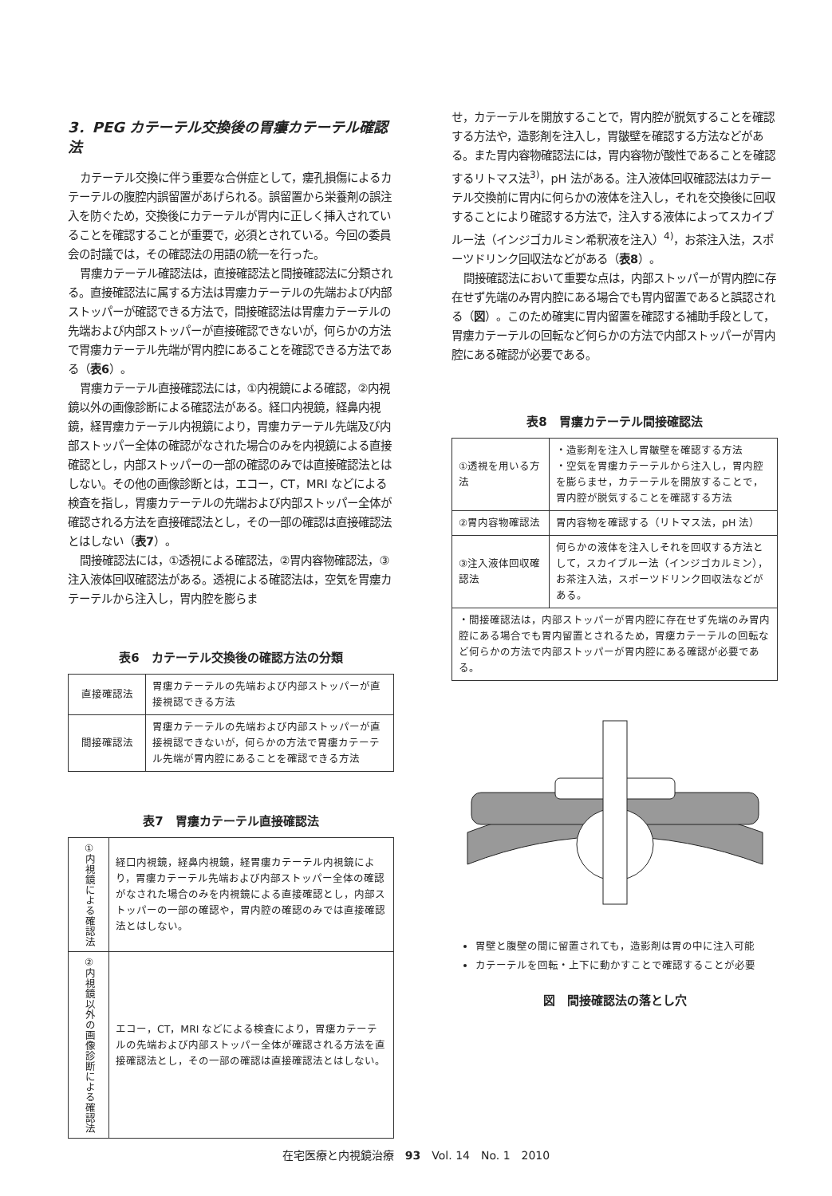3．PEG カテーテル交換後の胃瘻カテーテル確認法
カテーテル交換に伴う重要な合併症として，瘻孔損傷によるカテーテルの腹腔内誤留置があげられる。誤留置から栄養剤の誤注入を防ぐため，交換後にカテーテルが胃内に正しく挿入されていることを確認することが重要で，必須とされている。今回の委員会の討議では，その確認法の用語の統一を行った。
胃瘻カテーテル確認法は，直接確認法と間接確認法に分類される。直接確認法に属する方法は胃瘻カテーテルの先端および内部ストッパーが確認できる方法で，間接確認法は胃瘻カテーテルの先端および内部ストッパーが直接確認できないが，何らかの方法で胃瘻カテーテル先端が胃内腔にあることを確認できる方法である（表6）。
胃瘻カテーテル直接確認法には，①内視鏡による確認，②内視鏡以外の画像診断による確認法がある。経口内視鏡，経鼻内視鏡，経胃瘻カテーテル内視鏡により，胃瘻カテーテル先端及び内部ストッパー全体の確認がなされた場合のみを内視鏡による直接確認とし，内部ストッパーの一部の確認のみでは直接確認法とはしない。その他の画像診断とは，エコー，CT，MRI などによる検査を指し，胃瘻カテーテルの先端および内部ストッパー全体が確認される方法を直接確認法とし，その一部の確認は直接確認法とはしない（表7）。
間接確認法には，①透視による確認法，②胃内容物確認法，③注入液体回収確認法がある。透視による確認法は，空気を胃瘻カテーテルから注入し，胃内腔を膨らま
表6　カテーテル交換後の確認方法の分類
| 直接確認法 | 胃瘻カテーテルの先端および内部ストッパーが直接視認できる方法 |
| 間接確認法 | 胃瘻カテーテルの先端および内部ストッパーが直接視認できないが，何らかの方法で胃瘻カテーテル先端が胃内腔にあることを確認できる方法 |
表7　胃瘻カテーテル直接確認法
| ①内視鏡による確認法 | 経口内視鏡，経鼻内視鏡，経胃瘻カテーテル内視鏡により，胃瘻カテーテル先端および内部ストッパー全体の確認がなされた場合のみを内視鏡による直接確認とし，内部ストッパーの一部の確認や，胃内腔の確認のみでは直接確認法とはしない。 |
| ②内視鏡以外の画像診断による確認法 | エコー，CT，MRI などによる検査により，胃瘻カテーテルの先端および内部ストッパー全体が確認される方法を直接確認法とし，その一部の確認は直接確認法とはしない。 |
せ，カテーテルを開放することで，胃内腔が脱気することを確認する方法や，造影剤を注入し，胃皺壁を確認する方法などがある。また胃内容物確認法には，胃内容物が酸性であることを確認するリトマス法<sup>3)</sup>，pH 法がある。注入液体回収確認法はカテーテル交換前に胃内に何らかの液体を注入し，それを交換後に回収することにより確認する方法で，注入する液体によってスカイブルー法（インジゴカルミン希釈液を注入）<sup>4)</sup>，お茶注入法，スポーツドリンク回収法などがある（表8）。
間接確認法において重要な点は，内部ストッパーが胃内腔に存在せず先端のみ胃内腔にある場合でも胃内留置であると誤認される（図）。このため確実に胃内留置を確認する補助手段として，胃瘻カテーテルの回転など何らかの方法で内部ストッパーが胃内腔にある確認が必要である。
表8　胃瘻カテーテル間接確認法
| ①透視を用いる方法 | ・造影剤を注入し胃皺壁を確認する方法 ・空気を胃瘻カテーテルから注入し，胃内腔を膨らませ，カテーテルを開放することで，胃内腔が脱気することを確認する方法 |
| ②胃内容物確認法 | 胃内容物を確認する（リトマス法，pH 法） |
| ③注入液体回収確認法 | 何らかの液体を注入しそれを回収する方法として，スカイブルー法（インジゴカルミン），お茶注入法，スポーツドリンク回収法などがある。 |
| ・間接確認法は，内部ストッパーが胃内腔に存在せず先端のみ胃内腔にある場合でも胃内留置とされるため，胃瘻カテーテルの回転など何らかの方法で内部ストッパーが胃内腔にある確認が必要である。 | |
胃壁と腹壁の間に留置されても，造影剤は胃の中に注入可能
カテーテルを回転・上下に動かすことで確認することが必要
図　間接確認法の落とし穴
在宅医療と内視鏡治療　93　Vol. 14　No. 1　2010